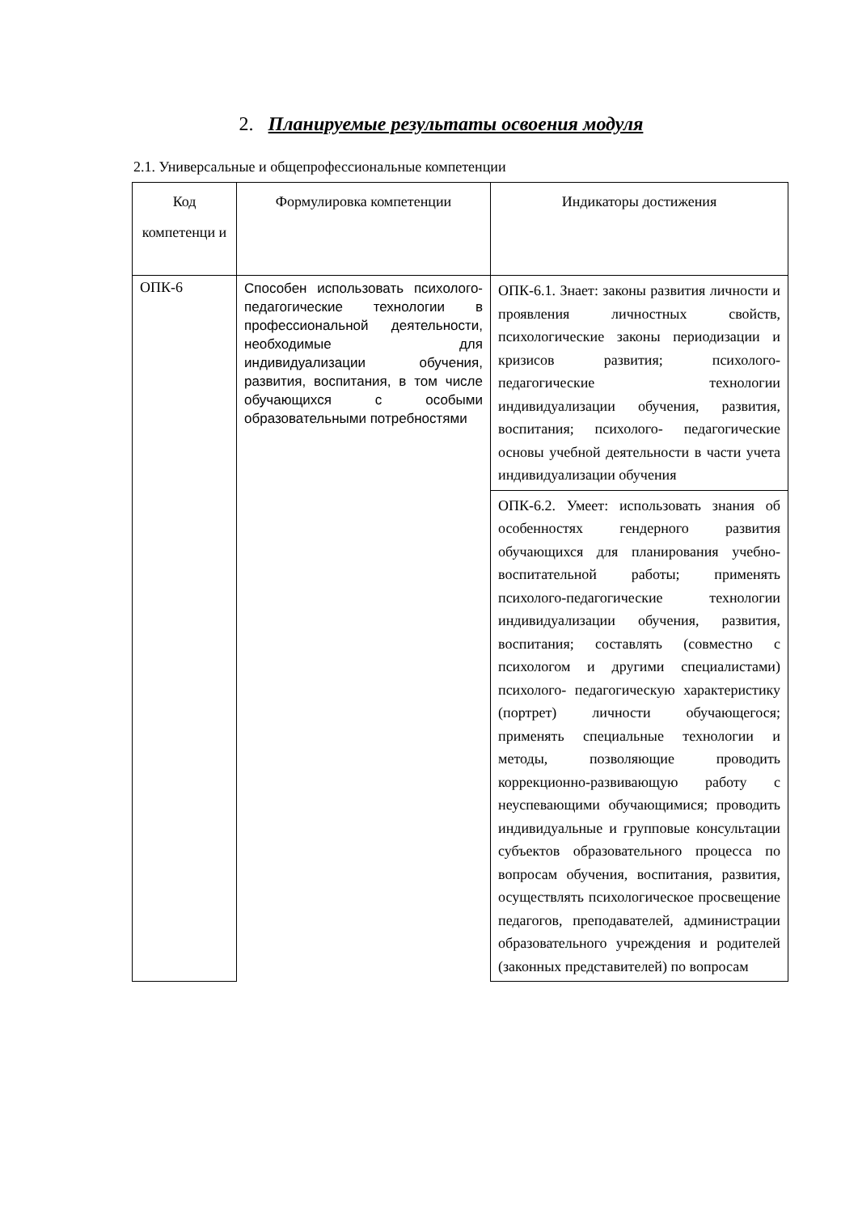2. Планируемые результаты освоения модуля
2.1. Универсальные и общепрофессиональные компетенции
| Код компетенци и | Формулировка компетенции | Индикаторы достижения |
| --- | --- | --- |
| ОПК-6 | Способен использовать психолого-педагогические технологии в профессиональной деятельности, необходимые для индивидуализации обучения, развития, воспитания, в том числе обучающихся с особыми образовательными потребностями | ОПК-6.1. Знает: законы развития личности и проявления личностных свойств, психологические законы периодизации и кризисов развития; психолого-педагогические технологии индивидуализации обучения, развития, воспитания; психолого- педагогические основы учебной деятельности в части учета индивидуализации обучения |
| | | ОПК-6.2. Умеет: использовать знания об особенностях гендерного развития обучающихся для планирования учебно-воспитательной работы; применять психолого-педагогические технологии индивидуализации обучения, развития, воспитания; составлять (совместно с психологом и другими специалистами) психолого- педагогическую характеристику (портрет) личности обучающегося; применять специальные технологии и методы, позволяющие проводить коррекционно-развивающую работу с неуспевающими обучающимися; проводить индивидуальные и групповые консультации субъектов образовательного процесса по вопросам обучения, воспитания, развития, осуществлять психологическое просвещение педагогов, преподавателей, администрации образовательного учреждения и родителей (законных представителей) по вопросам |